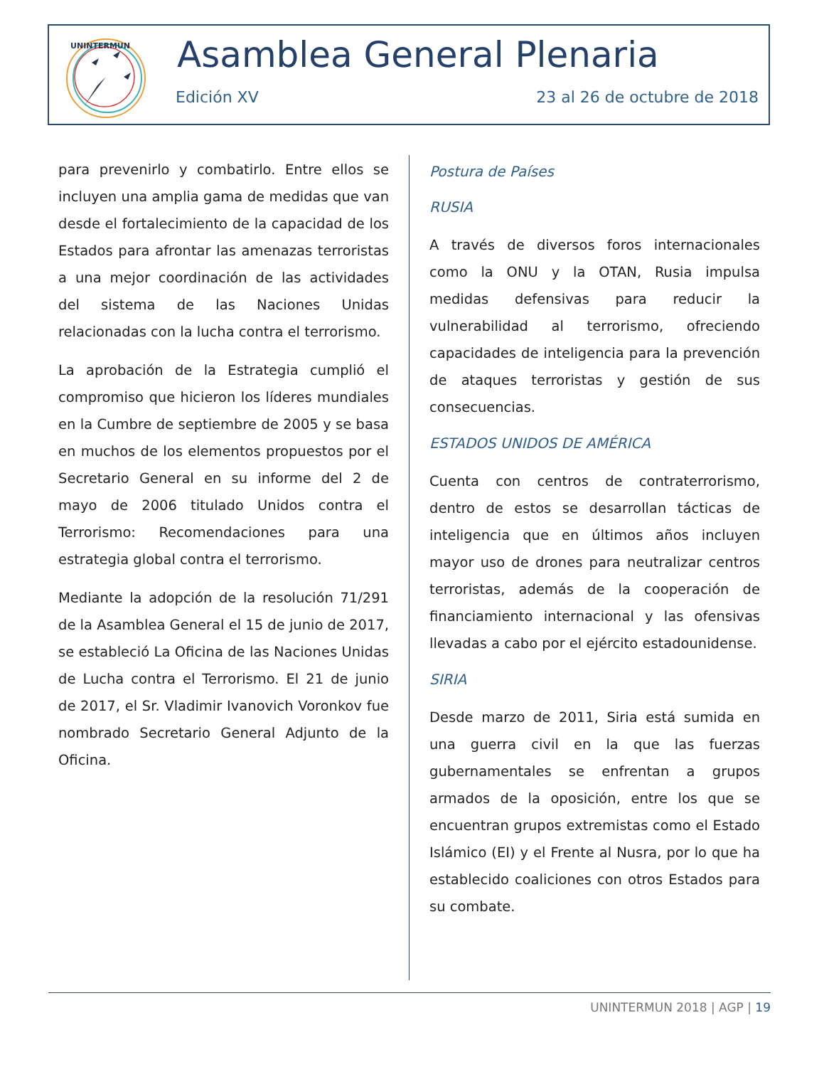UNINTERMUN
Asamblea General Plenaria
Edición XV 23 al 26 de octubre de 2018
para prevenirlo y combatirlo. Entre ellos se incluyen una amplia gama de medidas que van desde el fortalecimiento de la capacidad de los Estados para afrontar las amenazas terroristas a una mejor coordinación de las actividades del sistema de las Naciones Unidas relacionadas con la lucha contra el terrorismo.
La aprobación de la Estrategia cumplió el compromiso que hicieron los líderes mundiales en la Cumbre de septiembre de 2005 y se basa en muchos de los elementos propuestos por el Secretario General en su informe del 2 de mayo de 2006 titulado Unidos contra el Terrorismo: Recomendaciones para una estrategia global contra el terrorismo.
Mediante la adopción de la resolución 71/291 de la Asamblea General el 15 de junio de 2017, se estableció La Oficina de las Naciones Unidas de Lucha contra el Terrorismo. El 21 de junio de 2017, el Sr. Vladimir Ivanovich Voronkov fue nombrado Secretario General Adjunto de la Oficina.
Postura de Países
RUSIA
A través de diversos foros internacionales como la ONU y la OTAN, Rusia impulsa medidas defensivas para reducir la vulnerabilidad al terrorismo, ofreciendo capacidades de inteligencia para la prevención de ataques terroristas y gestión de sus consecuencias.
ESTADOS UNIDOS DE AMÉRICA
Cuenta con centros de contraterrorismo, dentro de estos se desarrollan tácticas de inteligencia que en últimos años incluyen mayor uso de drones para neutralizar centros terroristas, además de la cooperación de financiamiento internacional y las ofensivas llevadas a cabo por el ejército estadounidense.
SIRIA
Desde marzo de 2011, Siria está sumida en una guerra civil en la que las fuerzas gubernamentales se enfrentan a grupos armados de la oposición, entre los que se encuentran grupos extremistas como el Estado Islámico (EI) y el Frente al Nusra, por lo que ha establecido coaliciones con otros Estados para su combate.
UNINTERMUN 2018 | AGP | 19